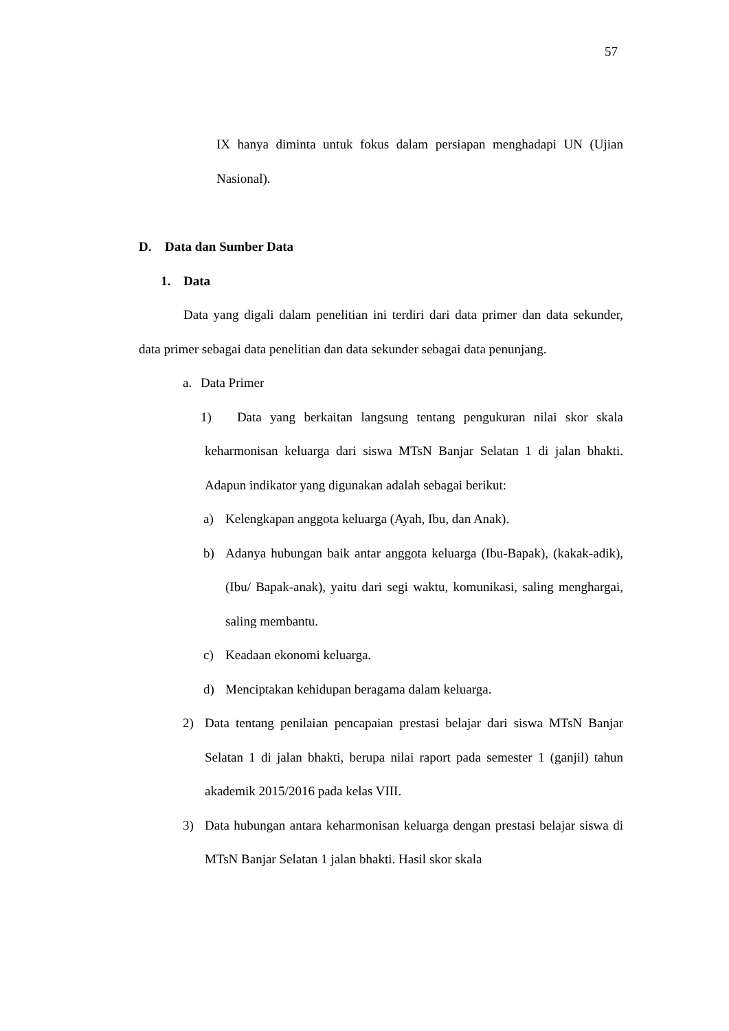57
IX hanya diminta untuk fokus dalam persiapan menghadapi UN (Ujian Nasional).
D. Data dan Sumber Data
1. Data
Data yang digali dalam penelitian ini terdiri dari data primer dan data sekunder, data primer sebagai data penelitian dan data sekunder sebagai data penunjang.
a. Data Primer
1) Data yang berkaitan langsung tentang pengukuran nilai skor skala keharmonisan keluarga dari siswa MTsN Banjar Selatan 1 di jalan bhakti. Adapun indikator yang digunakan adalah sebagai berikut:
a) Kelengkapan anggota keluarga (Ayah, Ibu, dan Anak).
b) Adanya hubungan baik antar anggota keluarga (Ibu-Bapak), (kakak-adik), (Ibu/ Bapak-anak), yaitu dari segi waktu, komunikasi, saling menghargai, saling membantu.
c) Keadaan ekonomi keluarga.
d) Menciptakan kehidupan beragama dalam keluarga.
2) Data tentang penilaian pencapaian prestasi belajar dari siswa MTsN Banjar Selatan 1 di jalan bhakti, berupa nilai raport pada semester 1 (ganjil) tahun akademik 2015/2016 pada kelas VIII.
3) Data hubungan antara keharmonisan keluarga dengan prestasi belajar siswa di MTsN Banjar Selatan 1 jalan bhakti. Hasil skor skala